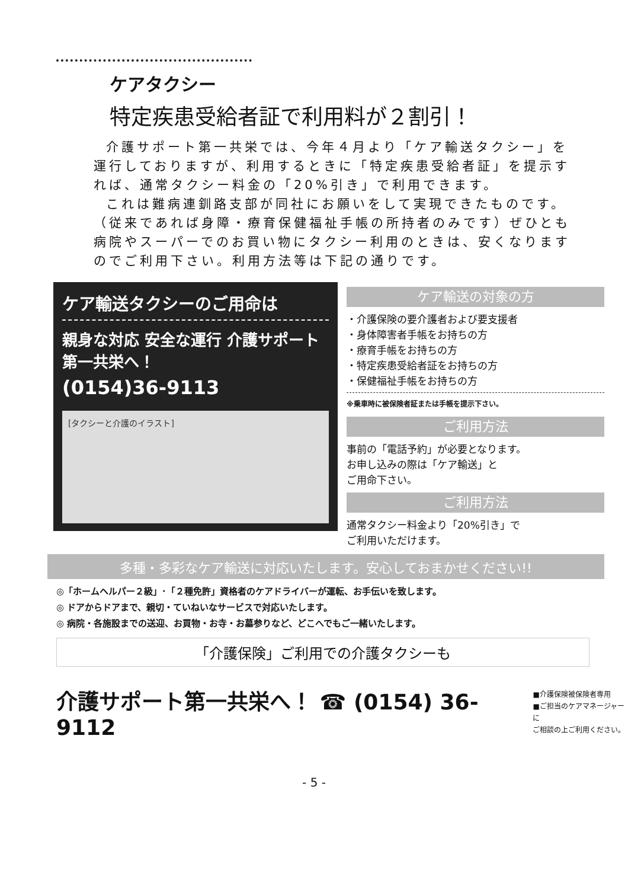ケアタクシー
特定疾患受給者証で利用料が２割引！
介護サポート第一共栄では、今年４月より「ケア輸送タクシー」を運行しておりますが、利用するときに「特定疾患受給者証」を提示すれば、通常タクシー料金の「20%引き」で利用できます。
これは難病連釧路支部が同社にお願いをして実現できたものです。（従来であれば身障・療育保健福祉手帳の所持者のみです）ぜひとも病院やスーパーでのお買い物にタクシー利用のときは、安くなりますのでご利用下さい。利用方法等は下記の通りです。
ケア輸送タクシーのご用命は
親身な対応 安全な運行 介護サポート第一共栄へ！
(0154)36-9113
[タクシーと介護のイラスト]
ケア輸送の対象の方
・介護保険の要介護者および要支援者
・身体障害者手帳をお持ちの方
・療育手帳をお持ちの方
・特定疾患受給者証をお持ちの方
・保健福祉手帳をお持ちの方
※乗車時に被保険者証または手帳を提示下さい。
ご利用方法
事前の「電話予約」が必要となります。
お申し込みの際は「ケア輸送」と
ご用命下さい。
ご利用方法
通常タクシー料金より「20%引き」で
ご利用いただけます。
多種・多彩なケア輸送に対応いたします。安心しておまかせください!!
◎「ホームヘルパー２級」･「２種免許」資格者のケアドライバーが運転、お手伝いを致します。
◎ ドアからドアまで、親切・ていねいなサービスで対応いたします。
◎ 病院・各施設までの送迎、お買物・お寺・お墓参りなど、どこへでもご一緒いたします。
「介護保険」ご利用での介護タクシーも
介護サポート第一共栄へ！ ☎ (0154) 36-9112 ■介護保険被保険者専用
■ご担当のケアマネージャーに
ご相談の上ご利用ください。
- 5 -